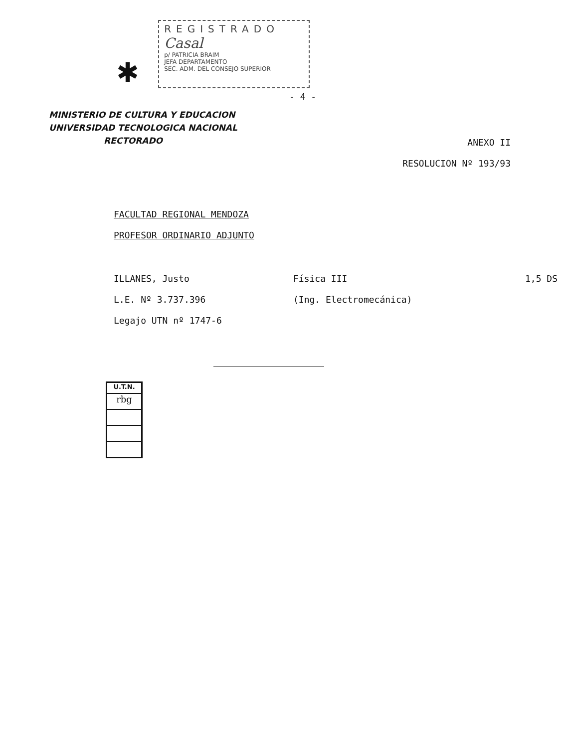✱
REGISTRADO
Casal
p/ PATRICIA BRAIM
JEFA DEPARTAMENTO
SEC. ADM. DEL CONSEJO SUPERIOR
- 4 -
MINISTERIO DE CULTURA Y EDUCACION
UNIVERSIDAD TECNOLOGICA NACIONAL
RECTORADO
ANEXO II
RESOLUCION Nº 193/93
FACULTAD REGIONAL MENDOZA
PROFESOR ORDINARIO ADJUNTO
ILLANES, Justo Física III 1,5 DS
L.E. Nº 3.737.396 (Ing. Electromecánica)
Legajo UTN nº 1747-6
U.T.N.
rbg